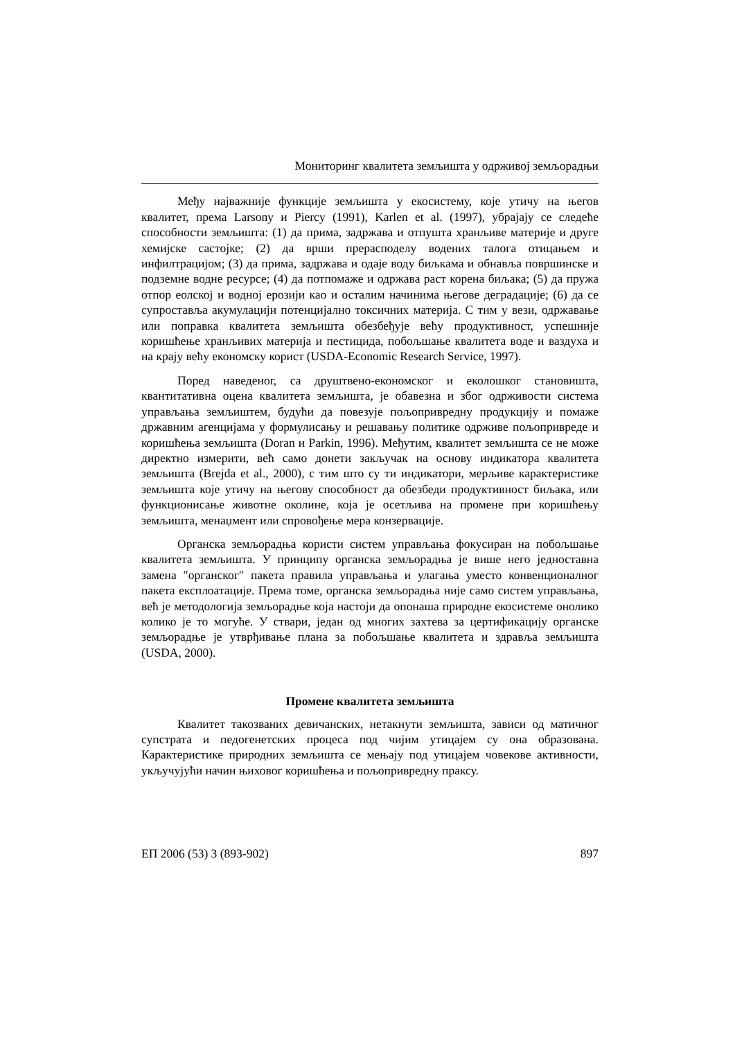Мониторинг квалитета земљишта у одрживој земљорадњи
Међу најважније функције земљишта у екосистему, које утичу на његов квалитет, према Larsony и Piercy (1991), Karlen et al. (1997), убрајају се следеће способности земљишта: (1) да прима, задржава и отпушта хранљиве материје и друге хемијске састојке; (2) да врши прерасподелу водених талога отицањем и инфилтрацијом; (3) да прима, задржава и одаје воду биљкама и обнавља површинске и подземне водне ресурсе; (4) да потпомаже и одржава раст корена биљака; (5) да пружа отпор еолској и водној ерозији као и осталим начинима његове деградације; (6) да се супроставља акумулацији потенцијално токсичних материја. С тим у вези, одржавање или поправка квалитета земљишта обезбеђује већу продуктивност, успешније коришћење хранљивих материја и пестицида, побољшање квалитета воде и ваздуха и на крају већу економску корист (USDA-Economic Research Service, 1997).
Поред наведеног, са друштвено-економског и еколошког становишта, квантитативна оцена квалитета земљишта, је обавезна и због одрживости система управљања земљиштем, будући да повезује пољопривредну продукцију и помаже државним агенцијама у формулисању и решавању политике одрживе пољопривреде и коришћења земљишта (Doran и Parkin, 1996). Међутим, квалитет земљишта се не може директно измерити, већ само донети закључак на основу индикатора квалитета земљишта (Brejda et al., 2000), с тим што су ти индикатори, мерљиве карактеристике земљишта које утичу на његову способност да обезбеди продуктивност биљака, или функционисање животне околине, која је осетљива на промене при коришћењу земљишта, менаџмент или спровођење мера конзервације.
Органска земљорадња користи систем управљања фокусиран на побољшање квалитета земљишта. У принципу органска земљорадња је више него једноставна замена ″органског″ пакета правила управљања и улагања уместо конвенционалног пакета експлоатације. Према томе, органска земљорадња није само систем управљања, већ је методологија земљорадње која настоји да опонаша природне екосистеме онолико колико је то могуће. У ствари, један од многих захтева за цертификацију органске земљорадње је утврђивање плана за побољшање квалитета и здравља земљишта (USDA, 2000).
Промене квалитета земљишта
Квалитет такозваних девичанских, нетакнути земљишта, зависи од матичног супстрата и педогенетских процеса под чијим утицајем су она образована. Карактеристике природних земљишта се мењају под утицајем човекове активности, укључујући начин њиховог коришћења и пољопривредну праксу.
ЕП 2006 (53) 3 (893-902) 897